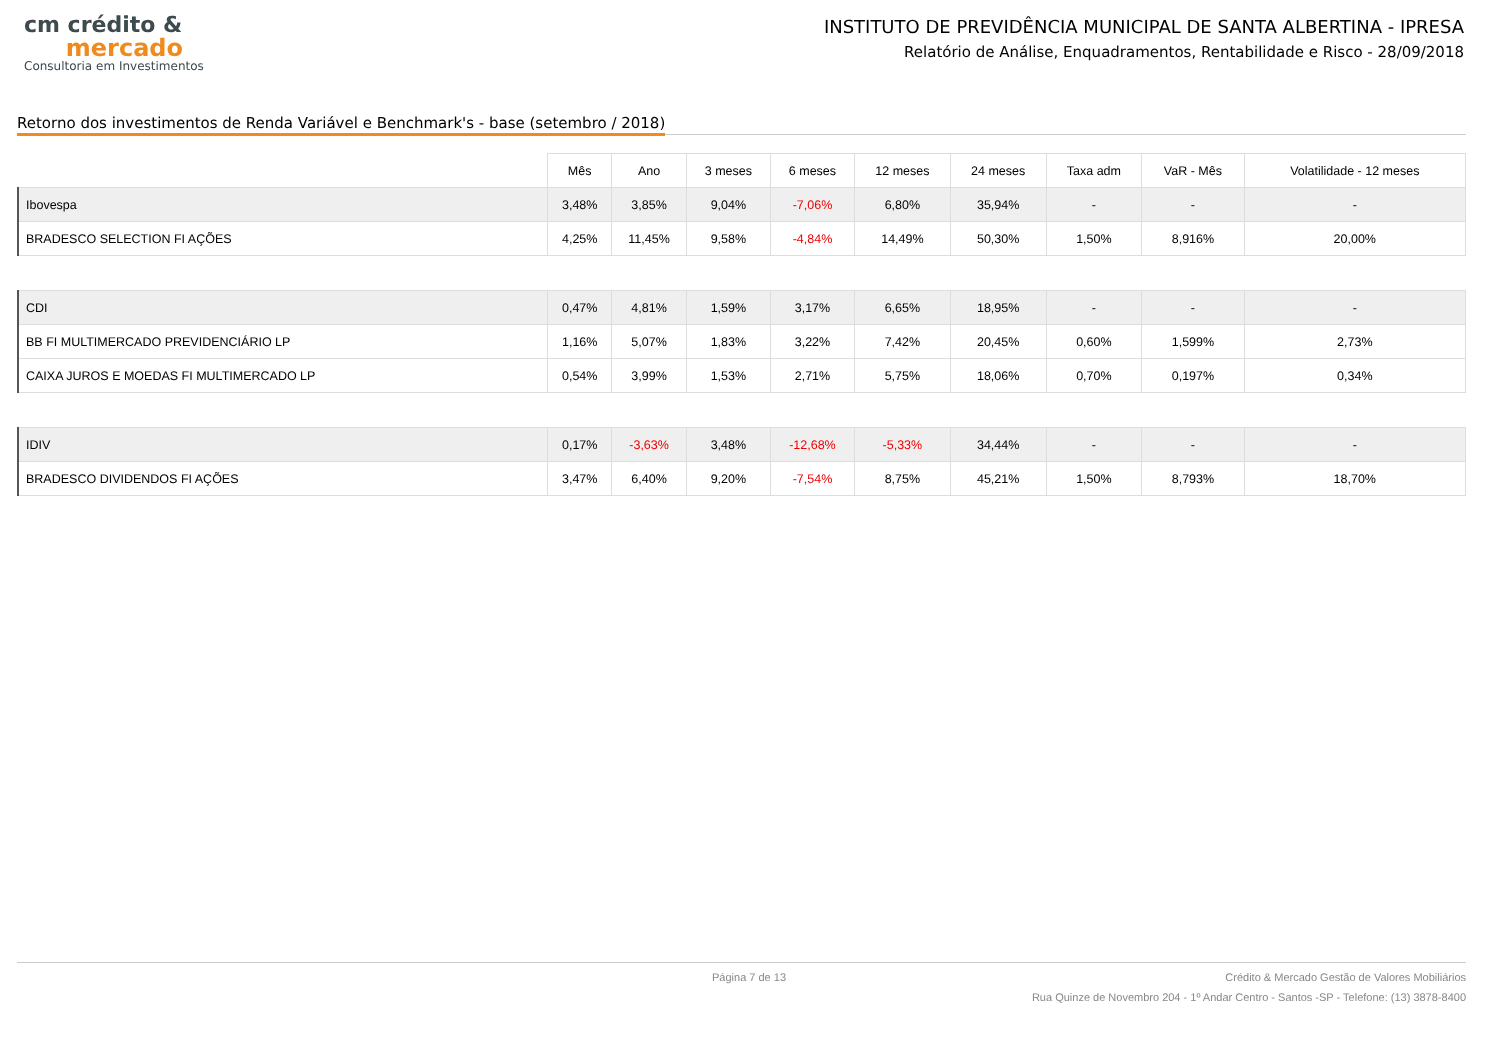cm crédito &
mercado
Consultoria em Investimentos
INSTITUTO DE PREVIDÊNCIA MUNICIPAL DE SANTA ALBERTINA - IPRESA
Relatório de Análise, Enquadramentos, Rentabilidade e Risco - 28/09/2018
Retorno dos investimentos de Renda Variável e Benchmark's - base (setembro / 2018)
| | Mês | Ano | 3 meses | 6 meses | 12 meses | 24 meses | Taxa adm | VaR - Mês | Volatilidade - 12 meses |
| --- | --- | --- | --- | --- | --- | --- | --- | --- | --- |
| Ibovespa | 3,48% | 3,85% | 9,04% | -7,06% | 6,80% | 35,94% | - | - | - |
| BRADESCO SELECTION FI AÇÕES | 4,25% | 11,45% | 9,58% | -4,84% | 14,49% | 50,30% | 1,50% | 8,916% | 20,00% |
| CDI | 0,47% | 4,81% | 1,59% | 3,17% | 6,65% | 18,95% | - | - | - |
| BB FI MULTIMERCADO PREVIDENCIÁRIO LP | 1,16% | 5,07% | 1,83% | 3,22% | 7,42% | 20,45% | 0,60% | 1,599% | 2,73% |
| CAIXA JUROS E MOEDAS FI MULTIMERCADO LP | 0,54% | 3,99% | 1,53% | 2,71% | 5,75% | 18,06% | 0,70% | 0,197% | 0,34% |
| IDIV | 0,17% | -3,63% | 3,48% | -12,68% | -5,33% | 34,44% | - | - | - |
| BRADESCO DIVIDENDOS FI AÇÕES | 3,47% | 6,40% | 9,20% | -7,54% | 8,75% | 45,21% | 1,50% | 8,793% | 18,70% |
Página 7 de 13 Crédito & Mercado Gestão de Valores Mobiliários
Rua Quinze de Novembro 204 - 1º Andar Centro - Santos -SP - Telefone: (13) 3878-8400